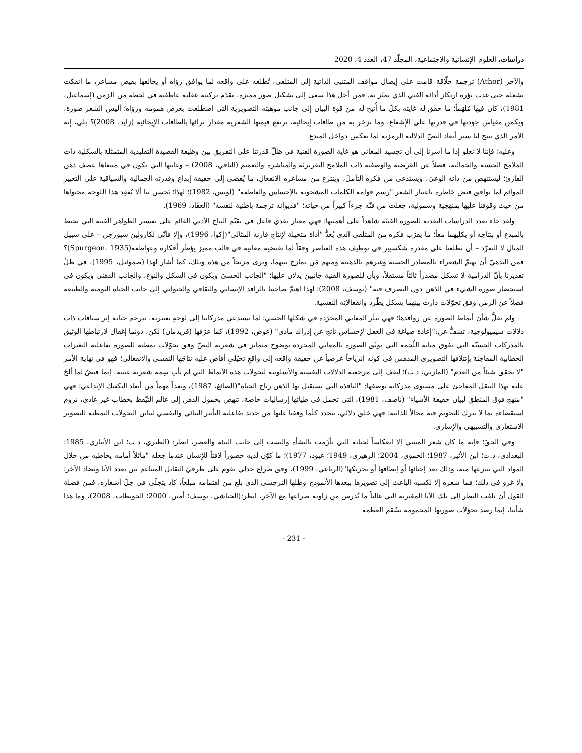دراسات، العلوم الإنسانية والاجتماعية، المجلّد 47، العدد 4، 2020
والآخر (Athor) ترجمة خلّاقة قامت على إيصال مواقف المتنبي الذاتية إلى المتلقي، تُطلعه على واقعه لما يوافق رؤاه أو يخالفها بفيض مشاعر، ما انفكت تشغله حتى غدت بؤرة ارتكاز أدائه الفني الذي تميّز به. فمن أجل هذا سعى إلى تشكيل صور مميزة، تقدّم تركيبة عقلية عاطفية في لحظة من الزمن (إسماعيل، 1981)، كان فيها مُلهَماً؛ ما حقق له غايته بكلّ ما أُتيح له من قوة البيان إلى جانب موهبته التصويرية التي اضطلعت بعرض همومه ورؤاه؛ أليس الشعر صورة، ويكمن مقياس جودتها في قدرتها على الإشعاع، وما تزخر به من طاقات إيحائية، ترتفع قيمتها الشعرية مقدار ثرائها بالطاقات الإيحائية (زايد، 2008)؟ بلى، إنه الأمر الذي يتيح لنا سبر أبعاد النصّ الدلالية الرمزية لما تعكس دواخل المبدع.
وعليه؛ فإننا لا نغلو إذا ما أشرنا إلى أن تجسيد المعاني هو غاية الصورة الفنية في ظلّ قدرتنا على التفريق بين وظيفة القصيدة التقليدية المتمثلة بالشكلية ذات الملامح الحسية والجمالية، فضلاً عن العَرضية والوصفية ذات الملامح التقريريّة والمباشرة والتعميم (اليافي، 2008) – وغايتها التي يكون في مبتغاها عصف ذهن القارئ؛ ليستنهض من ذاته الوعيَ، ويستدعي من فكره التأملَ، وينتزع من مشاعره الانفعال، ما يُفضي إلى حقيقة إبداع وقدرته الجمالية والسياقية على التعبير الموائم لما يوافق فيض خاطره باعتبار الشعر "رسم قوامه الكلمات المشحونة بالإحساس والعاطفة" (لويس، 1982)؛ لهذا؛ يَحسن بنا ألا نُفقِد هذا اللوحة محتواها من حيث وقوفنا عليها بمنهجية وشمولية، جعلت من فنّه جزءاً كبيراً من حياته؛ "فديوانه ترجمة باطنية لنفسه" (العقّاد، 1969).
ولقد جاء تعدد الدراسات النقدية للصورة الفنيّة شاهداً على أهميتها؛ فهي معيار نقدي فاعل في تقيّم النتاج الأدبي القائم على تفسير الظواهر الفنية التي تحيط بالمبدع أو بنتاجه أو بكليهما معاً؛ ما يقرّب فكره من المتلقي الذي يُعدُّ "أداة متخيلة لإنتاج قارئه المثالي"(إكوا، 1996)، وإلا فأنّى لكارولين سبورجن – على سبيل المثال لا التفرّد – أن تطلعنا على مقدرة شكسبير في توظيف هذه العناصر وفقاً لما تقتضيه معانيه في قالب مميز يؤطّر أفكاره وعواطفه(Spurgeon، 1935)؟ فمن البدهيّ أن يهتمّ الشعراء بالمصادر الحسية وغيرهم بالذهنية ومنهم مَن يمازج بينهما، ونرى مزيجاً من هذه وتلك، كما أشار لهذا (صموئيل، 1995)، في ظلِّ تقديرنا بأنّ الدرامية لا تشكل مصدراً ثالثاً مستقلاً، وبأن للصورة الفنية جانبين يدلان عليها؛ "الجانب الحسيّ ويكون في الشكل والنوع، والجانب الذهني ويكون في استحضار صورة الشيء في الذهن دون التصرف فيه" (يوسف، 2008)؛ لهذا اهتمّ صاحبنا بالرافد الإنساني والثقافي والحيواني إلى جانب الحياة اليومية والطبيعة فضلاً عن الزمن وفق تحوّلات دارت بينهما بشكل يطّرد وانفعالاتِه النفسية.
ولم يقلُّ شأن أنماط الصورة عن روافدها؛ فهي تبلّر المعاني المجرّدة في شكلها الحسي؛ لما يستدعي مدركاتنا إلى لوحةٍ تعبيرية، تترجم حياته إثر سياقات ذات دلالات سيميولوجية، تشفُّ عن:"إعادة صياغة في العقل لإحساس ناتج عن إدراك مادي" (عوض، 1992)، كما عرّفها (فريدمان) لكن، دونما إغفال لارتباطها الوثيق بالمدركات الحسيّة التي تفوق متانة اللُحمة التي توثّق الصورة بالمعاني المجردة بوضوح متمايز في شعرية النصّ وفق تحوّلات نمطية للصورة بفاعلية التغيرات الخطابية المفاجئة بإئتلافها التصويري المدهش في كونه انزياحاً عرضياً عن حقيقة واقعه إلى واقعٍ تخيّليٍ أفاض عليه نتاجَها النفسي والانفعالي؛ فهو في نهاية الأمر "لا يحقق شيئاً من العدم" (المازني، د.ت)؛ لنقف إلى مرجعية الدلالات النفسية والأسلوبية لتحولات هذه الأنماط التي لم تأتِ سِمة شعرية عبثية، إنما فيضٌ لما ألحّ عليه بهذا التنقل المفاجئ على مستوى مدركاته بوصفها: "النافذة التي يستقبل بها الذهن رياح الحياة"(الصائغ، 1987)، وبعداً مهماً من أبعاد التكنيك الإبداعي؛ فهي "منهج فوق المنطق لبيان حقيقة الأشياء" (ناصف، 1981)، التي تحمل في طياتها إرساليات خاصة، تنهض بخمول الذهن إلى عالم التيّقظ بخطاب غير عادي، نروم استقصاءه بما لا يترك للتحويم فيه مجالاً للذاتية؛ فهي خلق دلالي، يتجدد كلّما وقفنا عليها من جديد بفاعلية التأثير البنائي والنفسي لتباين التحولات النمطية للتصوير الاستعاري والتشبيهي والإشاري.
وفي الحقّ؛ فإنه ما كان شعر المتنبي إلا انعكاساً لحياته التي تأزّمت بالنشأة والنسب إلى جانب البيئة والعصر، انظر: (الطبري، د.ت؛ ابن الأنباري، 1985؛ البغدادي، د.ت؛ ابن الأثير، 1987؛ الحموي، 2004؛ الزهيري، 1949؛ عبود، 1977)؛ ما كوّن لديه حضوراً لافتاً للإنسان عندما جعله "ماثلاً أمامه يخاطبه من خلال المواد التي ينتزعها منه، وذلك بعد إحيائها أو إنطاقها أو تحريكها"(الرباعي، 1999)، وفق صراع جدلي يقوم على طرفيّ التقابل المتناغم بين تعدد الأنا وتضاد الآخر؛ ولا غرو في ذلك؛ فما شعره إلا لكسبه الباعث إلى تصويرها ببعدها الأنموذج وظلها النرجسي الذي بلغ من اهتمامه مبلغاً، كاد يتجلّى في جلّ أشعاره، فمن فضلة القول أن نلفت النظر إلى تلك الأنا المغتربة التي غالباً ما تُدرس من زاوية صراعها مع الآخر، انظر:(الحناشي، يوسف؛ أمين، 2000؛ الحويطات، 2008)، وما هذا شأننا، إنما رصد تحوّلات صورتها المحمومة بسُقم العظمة
- 231 -